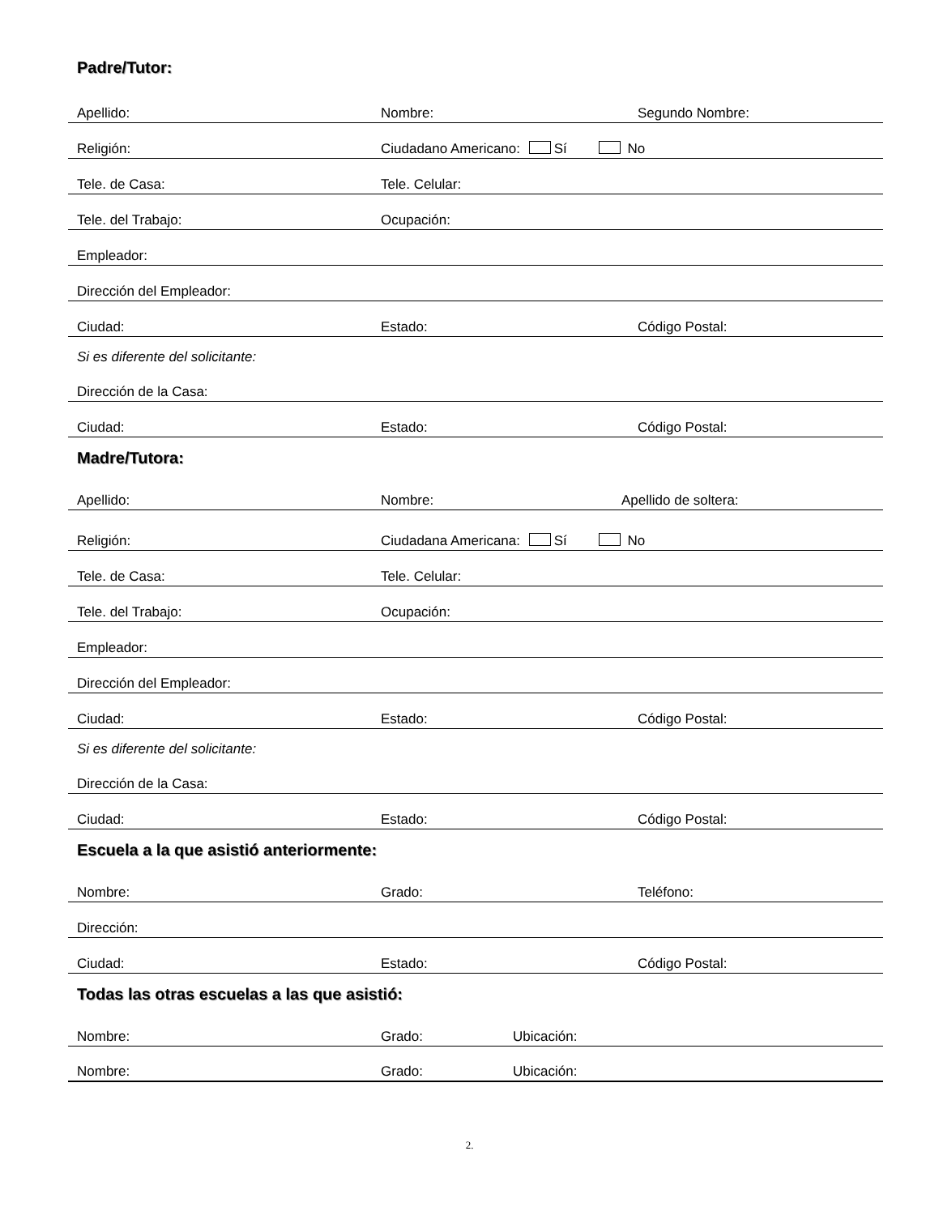Padre/Tutor:
Apellido: Nombre: Segundo Nombre:
Religión: Ciudadano Americano: Sí No
Tele. de Casa: Tele. Celular:
Tele. del Trabajo: Ocupación:
Empleador:
Dirección del Empleador:
Ciudad: Estado: Código Postal:
Si es diferente del solicitante:
Dirección de la Casa:
Ciudad: Estado: Código Postal:
Madre/Tutora:
Apellido: Nombre: Apellido de soltera:
Religión: Ciudadana Americana: Sí No
Tele. de Casa: Tele. Celular:
Tele. del Trabajo: Ocupación:
Empleador:
Dirección del Empleador:
Ciudad: Estado: Código Postal:
Si es diferente del solicitante:
Dirección de la Casa:
Ciudad: Estado: Código Postal:
Escuela a la que asistió anteriormente:
Nombre: Grado: Teléfono:
Dirección:
Ciudad: Estado: Código Postal:
Todas las otras escuelas a las que asistió:
Nombre: Grado: Ubicación:
Nombre: Grado: Ubicación:
2.